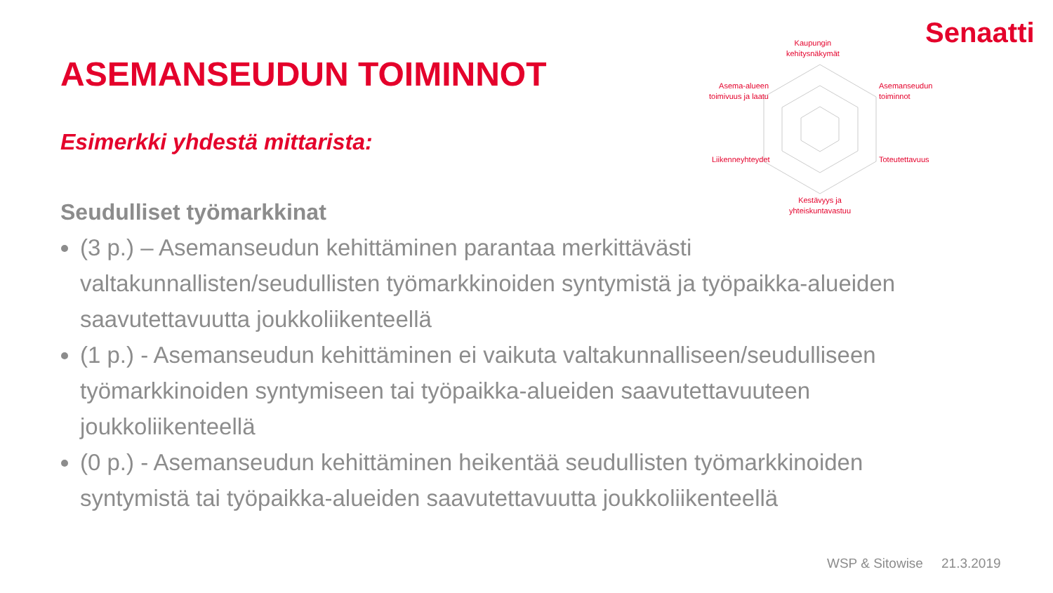Senaatti
ASEMANSEUDUN TOIMINNOT
Esimerkki yhdestä mittarista:
Kaupungin
kehitysnäkymät
Asemanseudun
toiminnot
Asema-alueen
toimivuus ja laatu
Liikenneyhteydet Toteutettavuus
Kestävyys ja
yhteiskuntavastuu
Seudulliset työmarkkinat
(3 p.) – Asemanseudun kehittäminen parantaa merkittävästi valtakunnallisten/seudullisten työmarkkinoiden syntymistä ja työpaikka-alueiden saavutettavuutta joukkoliikenteellä
(1 p.) - Asemanseudun kehittäminen ei vaikuta valtakunnalliseen/seudulliseen työmarkkinoiden syntymiseen tai työpaikka-alueiden saavutettavuuteen joukkoliikenteellä
(0 p.) - Asemanseudun kehittäminen heikentää seudullisten työmarkkinoiden syntymistä tai työpaikka-alueiden saavutettavuutta joukkoliikenteellä
WSP & Sitowise 21.3.2019